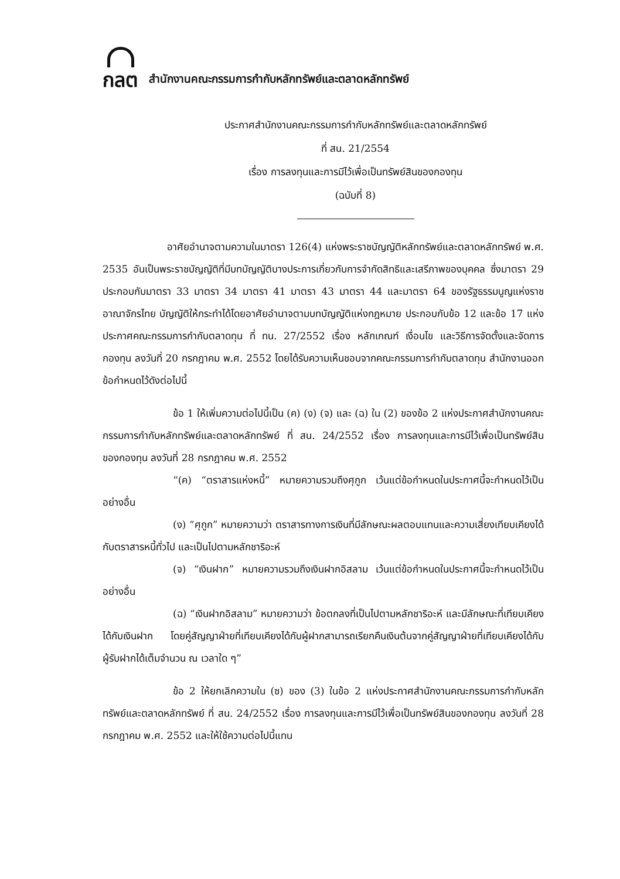กลต
สำนักงานคณะกรรมการกำกับหลักทรัพย์และตลาดหลักทรัพย์
ประกาศสำนักงานคณะกรรมการกำกับหลักทรัพย์และตลาดหลักทรัพย์
ที่ สน. 21/2554
เรื่อง การลงทุนและการมีไว้เพื่อเป็นทรัพย์สินของกองทุน
(ฉบับที่ 8)
อาศัยอำนาจตามความในมาตรา 126(4) แห่งพระราชบัญญัติหลักทรัพย์และตลาดหลักทรัพย์ พ.ศ. 2535 อันเป็นพระราชบัญญัติที่มีบทบัญญัติบางประการเกี่ยวกับการจำกัดสิทธิและเสรีภาพของบุคคล ซึ่งมาตรา 29 ประกอบกับมาตรา 33 มาตรา 34 มาตรา 41 มาตรา 43 มาตรา 44 และมาตรา 64 ของรัฐธรรมนูญแห่งราชอาณาจักรไทย บัญญัติให้กระทำได้โดยอาศัยอำนาจตามบทบัญญัติแห่งกฎหมาย ประกอบกับข้อ 12 และข้อ 17 แห่งประกาศคณะกรรมการกำกับตลาดทุน ที่ ทน. 27/2552 เรื่อง หลักเกณฑ์ เงื่อนไข และวิธีการจัดตั้งและจัดการกองทุน ลงวันที่ 20 กรกฎาคม พ.ศ. 2552 โดยได้รับความเห็นชอบจากคณะกรรมการกำกับตลาดทุน สำนักงานออกข้อกำหนดไว้ดังต่อไปนี้
ข้อ 1 ให้เพิ่มความต่อไปนี้เป็น (ค) (ง) (จ) และ (ฉ) ใน (2) ของข้อ 2 แห่งประกาศสำนักงานคณะกรรมการกำกับหลักทรัพย์และตลาดหลักทรัพย์ ที่ สน. 24/2552 เรื่อง การลงทุนและการมีไว้เพื่อเป็นทรัพย์สินของกองทุน ลงวันที่ 28 กรกฎาคม พ.ศ. 2552
“(ค) “ตราสารแห่งหนี้” หมายความรวมถึงศุกูก เว้นแต่ข้อกำหนดในประกาศนี้จะกำหนดไว้เป็นอย่างอื่น
(ง) “ศุกูก” หมายความว่า ตราสารทางการเงินที่มีลักษณะผลตอบแทนและความเสี่ยงเทียบเคียงได้กับตราสารหนี้ทั่วไป และเป็นไปตามหลักชาริอะห์
(จ) “เงินฝาก” หมายความรวมถึงเงินฝากอิสลาม เว้นแต่ข้อกำหนดในประกาศนี้จะกำหนดไว้เป็นอย่างอื่น
(ฉ) “เงินฝากอิสลาม” หมายความว่า ข้อตกลงที่เป็นไปตามหลักชาริอะห์ และมีลักษณะที่เทียบเคียงได้กับเงินฝาก โดยคู่สัญญาฝ่ายที่เทียบเคียงได้กับผู้ฝากสามารถเรียกคืนเงินต้นจากคู่สัญญาฝ่ายที่เทียบเคียงได้กับผู้รับฝากได้เต็มจำนวน ณ เวลาใด ๆ”
ข้อ 2 ให้ยกเลิกความใน (ซ) ของ (3) ในข้อ 2 แห่งประกาศสำนักงานคณะกรรมการกำกับหลักทรัพย์และตลาดหลักทรัพย์ ที่ สน. 24/2552 เรื่อง การลงทุนและการมีไว้เพื่อเป็นทรัพย์สินของกองทุน ลงวันที่ 28 กรกฎาคม พ.ศ. 2552 และให้ใช้ความต่อไปนี้แทน